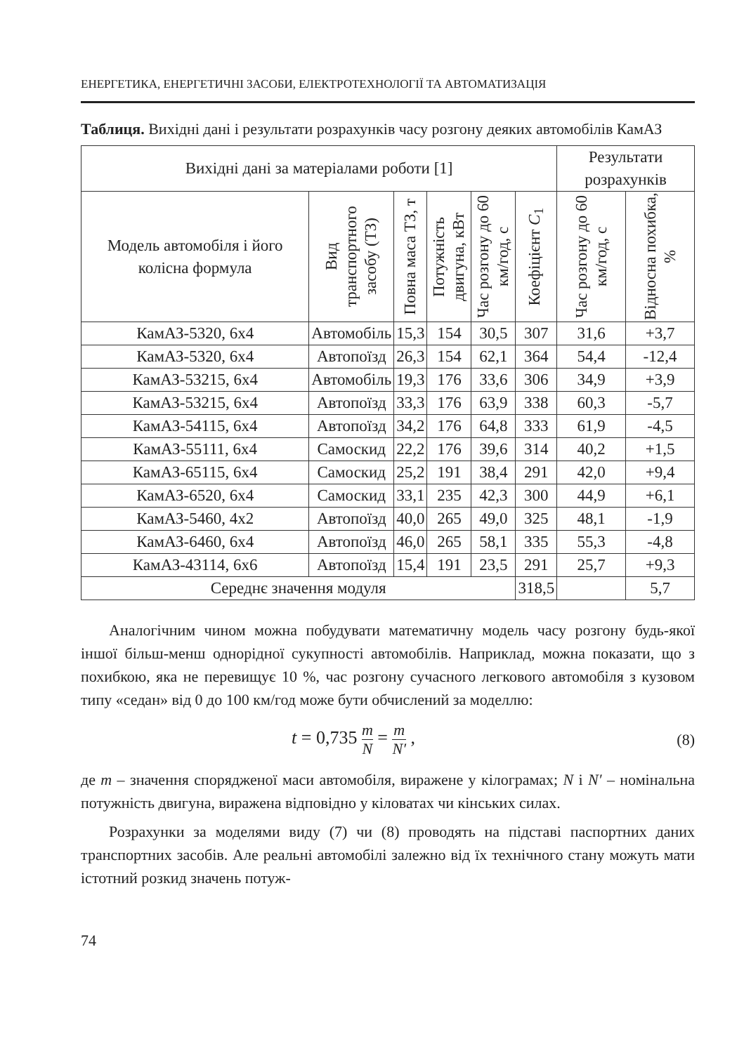ЕНЕРГЕТИКА, ЕНЕРГЕТИЧНІ ЗАСОБИ, ЕЛЕКТРОТЕХНОЛОГІЇ ТА АВТОМАТИЗАЦІЯ
Таблиця. Вихідні дані і результати розрахунків часу розгону деяких автомобілів КамАЗ
| Вихідні дані за матеріалами роботи [1] | | | | | | Результати розрахунків | |
| --- | --- | --- | --- | --- | --- | --- | --- |
| Модель автомобіля і його колісна формула | Вид транспортного засобу (ТЗ) | Повна маса ТЗ, т | Потужність двигуна, кВт | Час розгону до 60 км/год, с | Коефіцієнт C<sub>1</sub> | Час розгону до 60 км/год, с | Відносна похибка, % |
| КамАЗ-5320, 6х4 | Автомобіль | 15,3 | 154 | 30,5 | 307 | 31,6 | +3,7 |
| КамАЗ-5320, 6х4 | Автопоїзд | 26,3 | 154 | 62,1 | 364 | 54,4 | -12,4 |
| КамАЗ-53215, 6х4 | Автомобіль | 19,3 | 176 | 33,6 | 306 | 34,9 | +3,9 |
| КамАЗ-53215, 6х4 | Автопоїзд | 33,3 | 176 | 63,9 | 338 | 60,3 | -5,7 |
| КамАЗ-54115, 6х4 | Автопоїзд | 34,2 | 176 | 64,8 | 333 | 61,9 | -4,5 |
| КамАЗ-55111, 6х4 | Самоскид | 22,2 | 176 | 39,6 | 314 | 40,2 | +1,5 |
| КамАЗ-65115, 6х4 | Самоскид | 25,2 | 191 | 38,4 | 291 | 42,0 | +9,4 |
| КамАЗ-6520, 6х4 | Самоскид | 33,1 | 235 | 42,3 | 300 | 44,9 | +6,1 |
| КамАЗ-5460, 4х2 | Автопоїзд | 40,0 | 265 | 49,0 | 325 | 48,1 | -1,9 |
| КамАЗ-6460, 6х4 | Автопоїзд | 46,0 | 265 | 58,1 | 335 | 55,3 | -4,8 |
| КамАЗ-43114, 6х6 | Автопоїзд | 15,4 | 191 | 23,5 | 291 | 25,7 | +9,3 |
| Середнє значення модуля | | | | | 318,5 | | 5,7 |
Аналогічним чином можна побудувати математичну модель часу розгону будь-якої іншої більш-менш однорідної сукупності автомобілів. Наприклад, можна показати, що з похибкою, яка не перевищує 10 %, час розгону сучасного легкового автомобіля з кузовом типу «седан» від 0 до 100 км/год може бути обчислений за моделлю:
t = 0,735 m N = m N′ ,
(8)
де m – значення спорядженої маси автомобіля, виражене у кілограмах; N і N′ – номінальна потужність двигуна, виражена відповідно у кіловатах чи кінських силах.
Розрахунки за моделями виду (7) чи (8) проводять на підставі паспортних даних транспортних засобів. Але реальні автомобілі залежно від їх технічного стану можуть мати істотний розкид значень потуж-
74